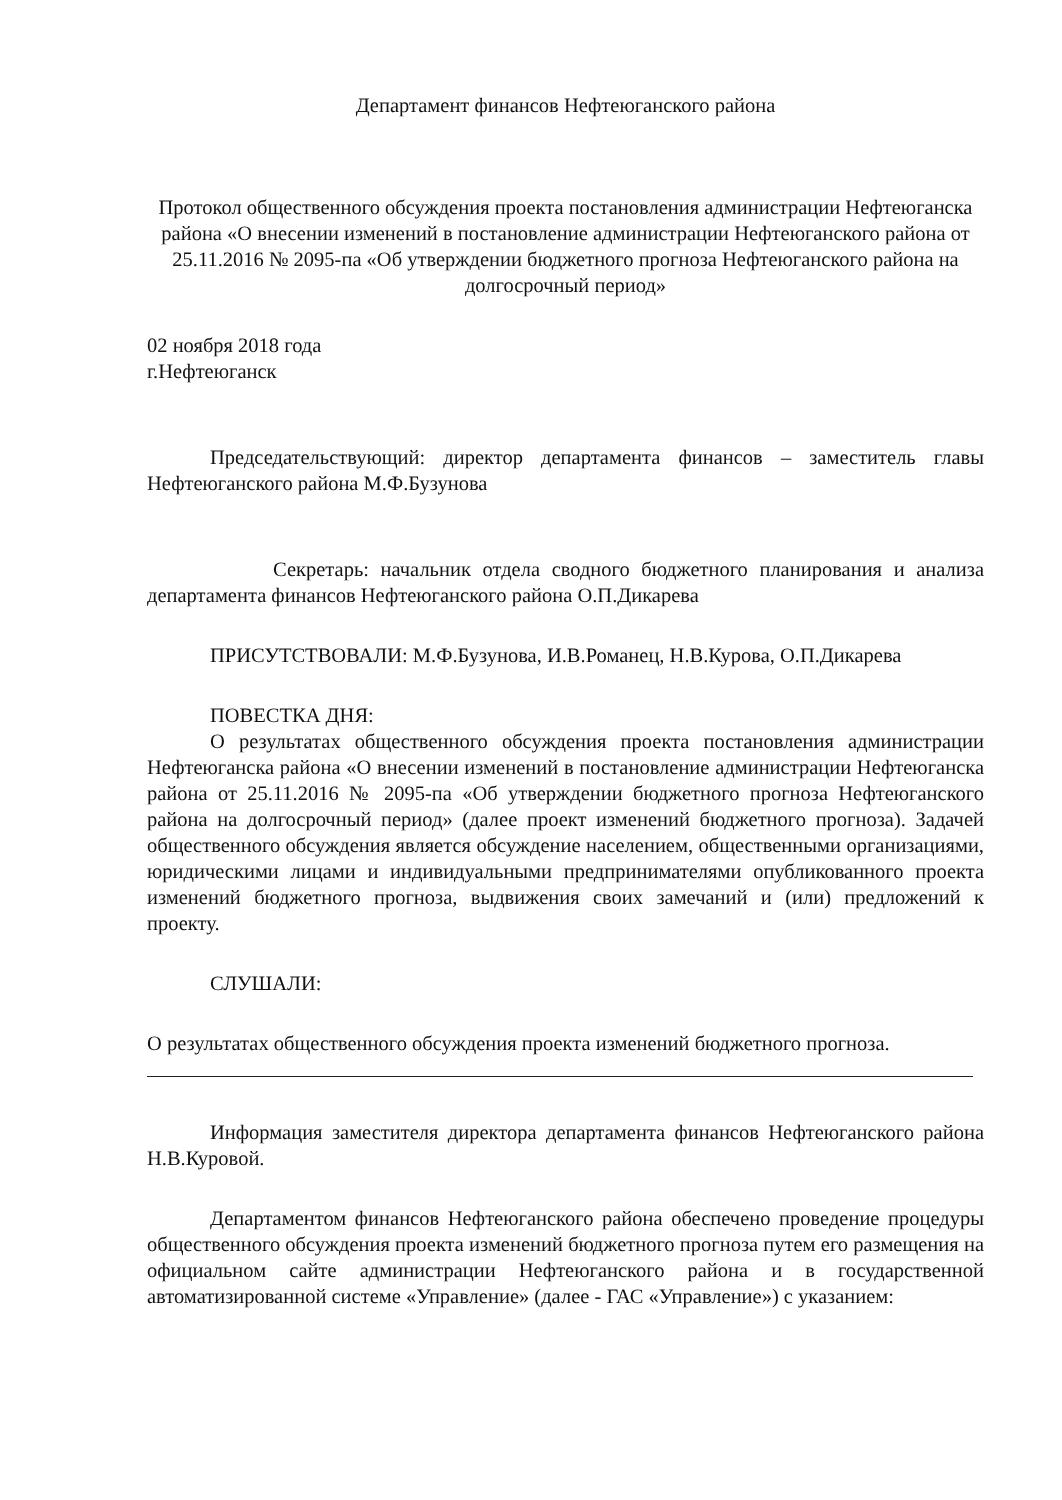Департамент финансов Нефтеюганского района
Протокол общественного обсуждения проекта постановления администрации Нефтеюганска района «О внесении изменений в постановление администрации Нефтеюганского района от 25.11.2016 № 2095-па «Об утверждении бюджетного прогноза Нефтеюганского района на долгосрочный период»
02 ноября 2018 года
г.Нефтеюганск
Председательствующий: директор департамента финансов – заместитель главы Нефтеюганского района М.Ф.Бузунова
Секретарь: начальник отдела сводного бюджетного планирования и анализа департамента финансов Нефтеюганского района О.П.Дикарева
ПРИСУТСТВОВАЛИ: М.Ф.Бузунова, И.В.Романец, Н.В.Курова, О.П.Дикарева
ПОВЕСТКА ДНЯ:
О результатах общественного обсуждения проекта постановления администрации Нефтеюганска района «О внесении изменений в постановление администрации Нефтеюганска района от 25.11.2016 № 2095-па «Об утверждении бюджетного прогноза Нефтеюганского района на долгосрочный период» (далее проект изменений бюджетного прогноза). Задачей общественного обсуждения является обсуждение населением, общественными организациями, юридическими лицами и индивидуальными предпринимателями опубликованного проекта изменений бюджетного прогноза, выдвижения своих замечаний и (или) предложений к проекту.
СЛУШАЛИ:
О результатах общественного обсуждения проекта изменений бюджетного прогноза.
Информация заместителя директора департамента финансов Нефтеюганского района Н.В.Куровой.
Департаментом финансов Нефтеюганского района обеспечено проведение процедуры общественного обсуждения проекта изменений бюджетного прогноза путем его размещения на официальном сайте администрации Нефтеюганского района и в государственной автоматизированной системе «Управление» (далее - ГАС «Управление») с указанием: